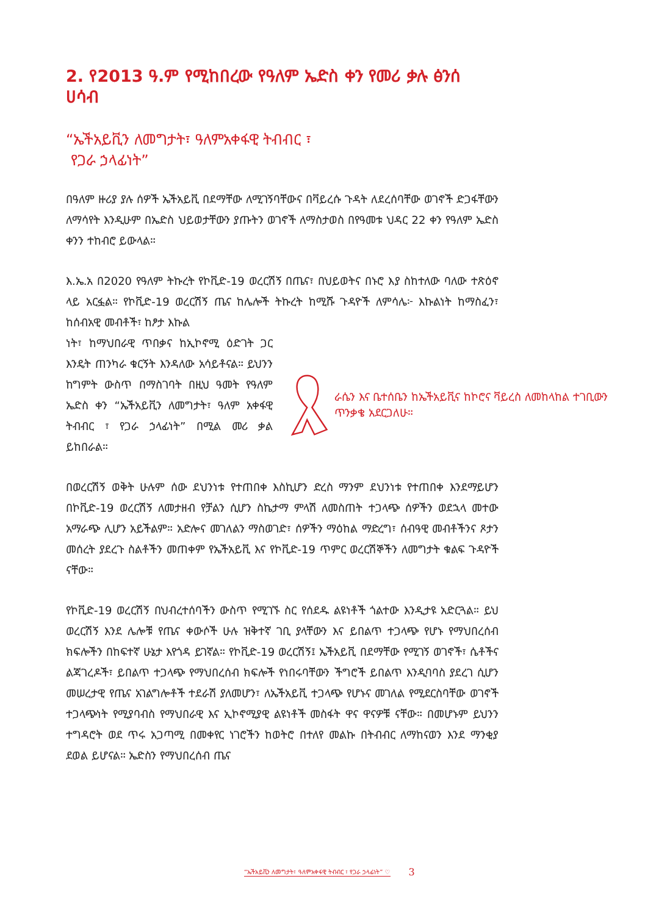2. የ2013 ዓ.ም የሚከበረው የዓለም ኤድስ ቀን የመሪ ቃሉ ፅንሰ ሀሳብ
“ኤችአይቪን ለመግታት፣ ዓለምአቀፋዊ ትብብር ፣
የጋራ ኃላፊነት”
በዓለም ዙሪያ ያሉ ሰዎች ኤችአይቪ በደማቸው ለሚገኝባቸውና በቫይረሱ ጉዳት ለደረሰባቸው ወገኖች ድጋፋቸውን ለማሳየት እንዲሁም በኤድስ ህይወታቸውን ያጡትን ወገኖች ለማስታወስ በየዓመቱ ህዳር 22 ቀን የዓለም ኤድስ ቀንን ተከብሮ ይውላል።
እ.ኤ.አ በ2020 የዓለም ትኩረት የኮቪድ-19 ወረርሽኝ በጤና፣ በህይወትና በኑሮ እያ ስከተለው ባለው ተጽዕኖ ላይ አርፏል። የኮቪድ-19 ወረርሽኝ ጤና ከሌሎች ትኩረት ከሚሹ ጉዳዮች ለምሳሌ፦ እኩልነት ከማስፈን፣ ከሰብአዊ መብቶች፣ ከፆታ እኩል
ነት፣ ከማህበራዊ ጥበቃና ከኢኮኖሚ ዕድገት ጋር እንዴት ጠንካራ ቁርኝት እንዳለው አሳይቶናል። ይህንን ከግምት ውስጥ በማስገባት በዚህ ዓመት የዓለም ኤድስ ቀን “ኤችአይቪን ለመግታት፣ ዓለም አቀፋዊ ትብብር ፣ የጋራ ኃላፊነት” በሚል መሪ ቃል ይከበራል።
ራሴን እና ቤተሰቤን ከኤችአይቪና ከኮሮና ቫይረስ ለመከላከል ተገቢውን ጥንቃቄ አደርጋለሁ።
በወረርሽኝ ወቅት ሁሉም ሰው ደህንነቱ የተጠበቀ እስኪሆን ድረስ ማንም ደህንነቱ የተጠበቀ እንደማይሆን በኮቪድ-19 ወረርሽኝ ለመታዘብ የቻልን ሲሆን ስኬታማ ምላሽ ለመስጠት ተጋላጭ ሰዎችን ወደኋላ መተው አማራጭ ሊሆን አይችልም። አድሎና መገለልን ማስወገድ፣ ሰዎችን ማዕከል ማድረግ፣ ሰብዓዊ መብቶችንና ጾታን መሰረት ያደረጉ ስልቶችን መጠቀም የኤችአይቪ እና የኮቪድ-19 ጥምር ወረርሽኞችን ለመግታት ቁልፍ ጉዳዮች ናቸው።
የኮቪድ-19 ወረርሽኝ በህብረተሰባችን ውስጥ የሚገኙ ስር የሰደዱ ልዩነቶች ጎልተው እንዲታዩ አድርጓል። ይህ ወረርሽኝ እንደ ሌሎቹ የጤና ቀውሶች ሁሉ ዝቅተኛ ገቢ ያላቸውን እና ይበልጥ ተጋላጭ የሆኑ የማህበረሰብ ክፍሎችን በከፍተኛ ሁኔታ እየጎዳ ይገኛል። የኮቪድ-19 ወረርሽኝ፤ ኤችአይቪ በደማቸው የሚገኝ ወገኖች፣ ሴቶችና ልጃገረዶች፣ ይበልጥ ተጋላጭ የማህበረሰብ ክፍሎች የነበሩባቸውን ችግሮች ይበልጥ እንዲባባስ ያደረገ ሲሆን መሠረታዊ የጤና አገልግሎቶች ተደራሽ ያለመሆን፣ ለኤችአይቪ ተጋላጭ የሆኑና መገለል የሚደርስባቸው ወገኖች ተጋላጭነት የሚያባብስ የማህበራዊ እና ኢኮኖሚያዊ ልዩነቶች መስፋት ዋና ዋናዎቹ ናቸው። በመሆኑም ይህንን ተግዳሮት ወደ ጥሩ አጋጣሚ በመቀየር ነገሮችን ከወትሮ በተለየ መልኩ በትብብር ለማከናወን እንደ ማንቂያ ደወል ይሆናል። ኤድስን የማህበረሰብ ጤና
“ኤችአይቪን ለመግታት፣ ዓለምአቀፋዊ ትብብር ፣ የጋራ ኃላፊነት” ♡ 3